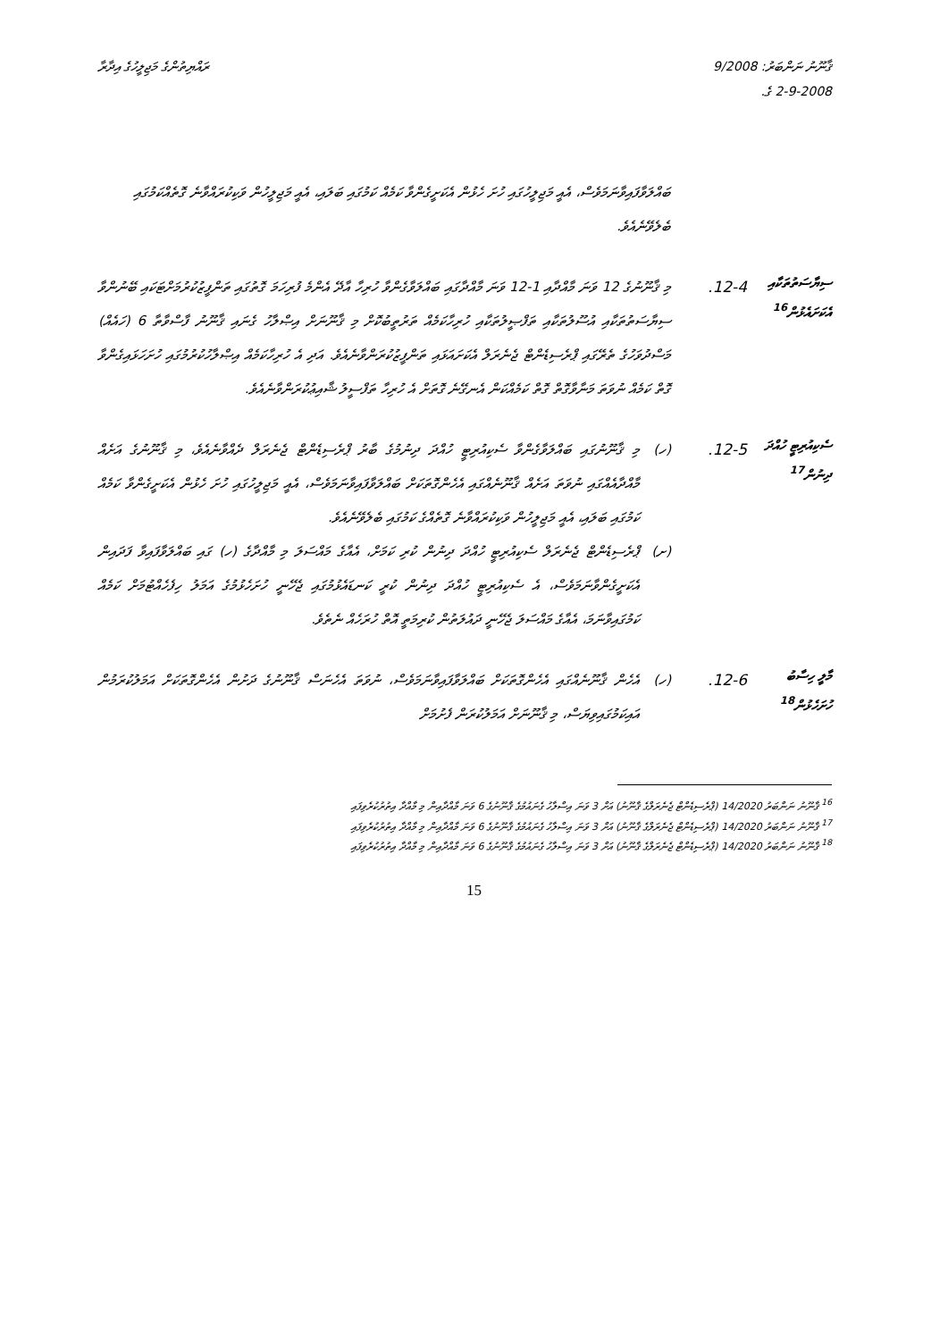ޤާނޫނު ނަންބަރު: 9/2008
2-9-2008 ގެ.
ރައްޔިތުންގެ މަޖިލީހުގެ އިދާރާ
ބައްލަވާފައިވާނަމަވެސް، އެއީ މަޖިލީހުގައި ހުށަ ހެޅުން އެކަށީގެންވާ ކަމެއް ކަމުގައި ބަލައި، އެއީ މަޖިލީހުން ވަކިކުރައްވާނެ ގޮތެއްކަމުގައި ބެލެވޭނެއެވެ.
ސިޔާސަތުތަކާއި އެކަށައެޅުން<sup>16</sup>
12-4.
މި ޤާނޫނުގެ 12 ވަނަ މާއްދާއި 1-12 ވަނަ މާއްދާގައި ބައްލަވާގެންވާ ހުރިހާ އާދޭ އެންމެ ފުރިހަމަ ގޮތުގައި ތަންފީޒުކުރުމަށްޓަކައި ބޭނުންވާ ސިޔާސަތުތަކާއި އުސޫލުތަކާއި ތަފްޞީލުތަކާއި ހުރިހާކަމެއް ތަރުތީބުކޮށް މި ޤާނޫނަށް އިޞްލާހު ގެނައި ޤާނޫނު ފާސްވާތާ 6 (ހައެއް) މަސްދުވަހުގެ ތެރޭގައި ޕްރެސިޑެންޓް ޖެނެރަލް އެކަށައަޅައި ތަންފީޒުކުރަންވާނެއެވެ. އަދި އެ ހުރިހާކަމެއް އިޞްލާހުކުރުމުގައި ހުށަހަޅައިގެންވާ ގޮތް ކަމެއް ނުވަތަ މަނާވާގޮތް ގޮތް ކަމެއްކަން އެނގޭނެ ގޮތަށް އެ ހުރިހާ ތަފްސީލު ޝާއިޢުކުރަންވާނެއެވެ.
ސެކިއުރިޓީ ހުއްދަ ދިނުން<sup>17</sup>
12-5.
(ހ)
މި ޤާނޫނުގައި ބައްލަވާގެންވާ ސެކިއުރިޓީ ހުއްދަ ދިނުމުގެ ބާރު ޕްރެސިޑެންޓް ޖެނެރަލް ދެއްވާނެއެވެ، މި ޤާނޫނުގެ އަށެއް މާއްދާއެއްގައި ނުވަތަ އަށެއް ޤާނޫނެއްގައި އެހެންގޮތަކަށް ބައްލަވާފައިވާނަމަވެސް، އެއީ މަޖިލީހުގައި ހުށަ ހެޅުން އެކަށީގެންވާ ކަމެއް ކަމުގައި ބަލައި، އެއީ މަޖިލީހުން ވަކިކުރައްވާނެ ގޮތެއްގެ ކަމުގައި ބެލެވޭނެއެވެ.
(ށ)
ޕްރެސިޑެންޓް ޖެނެރަލް ސެކިއުރިޓީ ހުއްދަ ދިނުން ކުރި ކަމަށް، އެއާގެ މައްސަލަ މި މާއްދާގެ (ހ) ގައި ބައްލަވާފައިވާ ފަދައިން އެކަށީގެންވާނަމަވެސް، އެ ސެކިއުރިޓީ ހުއްދަ ދިނުން ކުރީ ކަނޑައެޅުމުގައި ޖެހޭނީ ހުށަހެޅުމުގެ އަމަލު ހިފެހެއްޓުމަށް ކަމެއް ކަމުގައިވާނަމަ، އެއާގެ މައްސަލަ ޖެހޭނީ ދައުލަތުން ކުރިމަތީ އޮތް ހުރަހެއް ނެތެވެ.
މާލީ ހިސާބު ހުށަހެޅުން<sup>18</sup>
12-6.
(ހ)
އެހެން ޤާނޫނެއްގައި އެހެންގޮތަކަށް ބައްލަވާފައިވާނަމަވެސް، ނުވަތަ އެހެނަސް ޤާނޫނުގެ ދަށުން އެހެންގޮތަކަށް އަމަލުކުރަމުން އައިކަމުގައިވިޔަސް، މި ޤާނޫނަށް އަމަލުކުރަން ފެށުމަށް
<sup>16</sup> ޤާނޫނު ނަންބަރު 14/2020 (ޕްރެސިޑެންޓް ޖެނެރަލްގެ ޤާނޫނު) އަށް 3 ވަނަ އިސްލާހު ގެނައުމުގެ ޤާނޫނުގެ 6 ވަނަ މާއްދާއިން މި މާއްދާ އިތުރުކުރެވިފައި
<sup>17</sup> ޤާނޫނު ނަންބަރު 14/2020 (ޕްރެސިޑެންޓް ޖެނެރަލްގެ ޤާނޫނު) އަށް 3 ވަނަ އިސްލާހު ގެނައުމުގެ ޤާނޫނުގެ 6 ވަނަ މާއްދާއިން މި މާއްދާ އިތުރުކުރެވިފައި
<sup>18</sup> ޤާނޫނު ނަންބަރު 14/2020 (ޕްރެސިޑެންޓް ޖެނެރަލްގެ ޤާނޫނު) އަށް 3 ވަނަ އިސްލާހު ގެނައުމުގެ ޤާނޫނުގެ 6 ވަނަ މާއްދާއިން މި މާއްދާ އިތުރުކުރެވިފައި
15